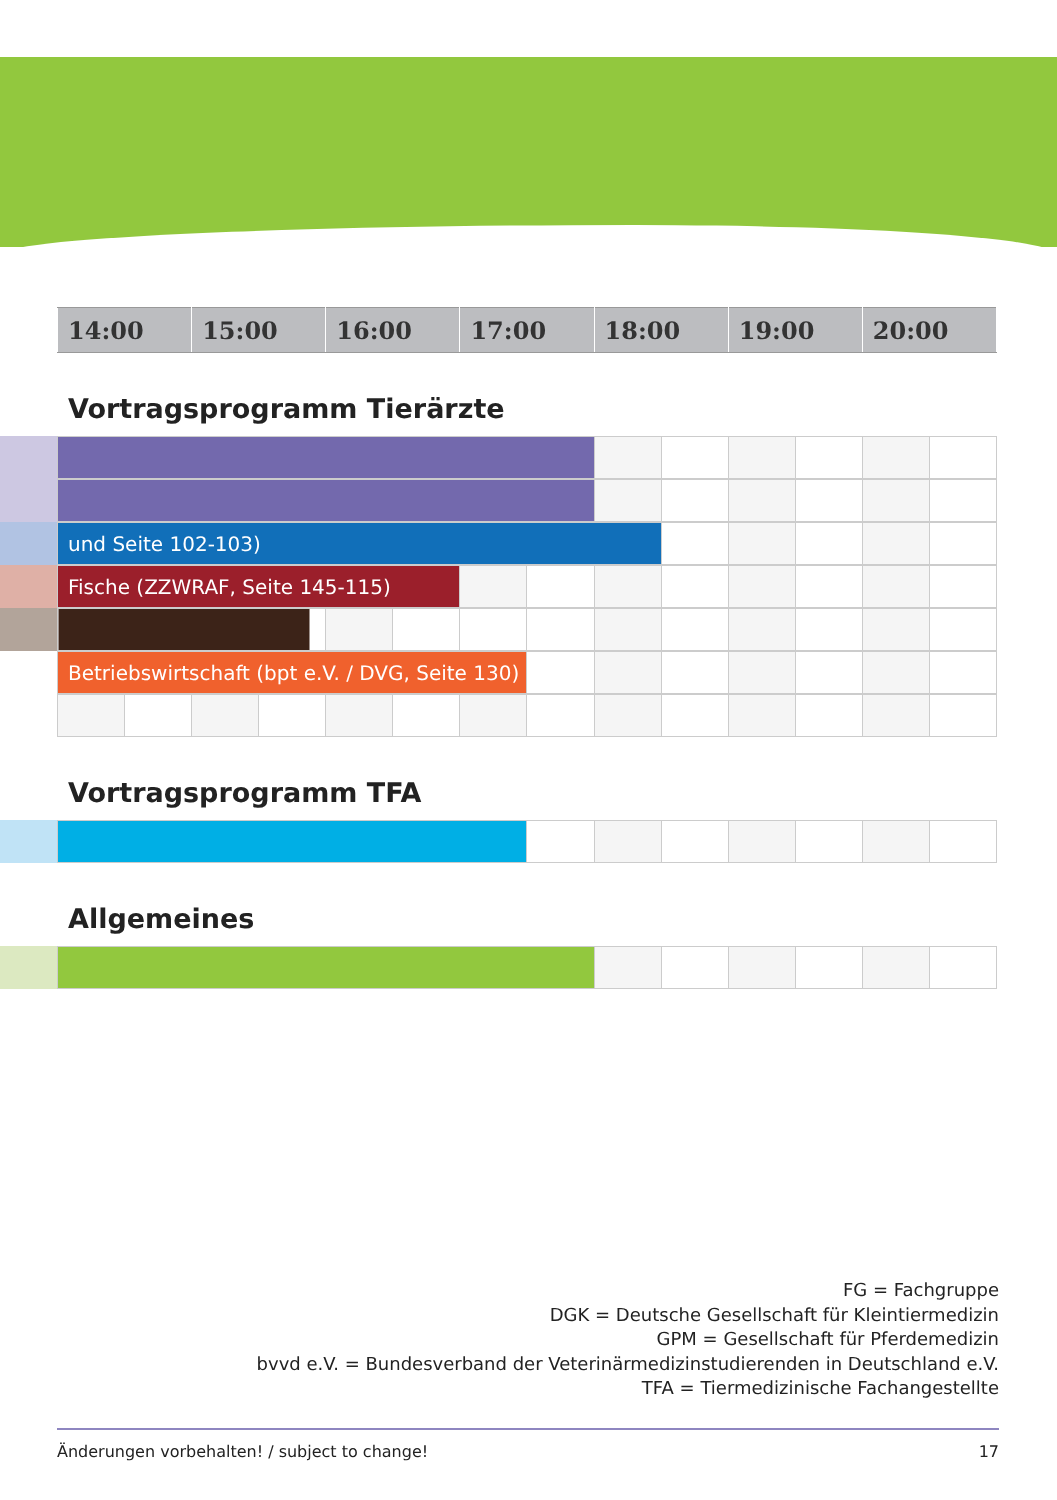| 14:00 | 15:00 | 16:00 | 17:00 | 18:00 | 19:00 | 20:00 |
Vortragsprogramm Tierärzte
| und Seite 102-103) | | | | | |
| Fische (ZZWRAF, Seite 145-115) | | | | | | | | |
| Betriebswirtschaft (bpt e.V. / DVG, Seite 130) | | | | | | | |
Vortragsprogramm TFA
Allgemeines
FG = Fachgruppe
DGK = Deutsche Gesellschaft für Kleintiermedizin
GPM = Gesellschaft für Pferdemedizin
bvvd e.V. = Bundesverband der Veterinärmedizinstudierenden in Deutschland e.V.
TFA = Tiermedizinische Fachangestellte
Änderungen vorbehalten! / subject to change! 17